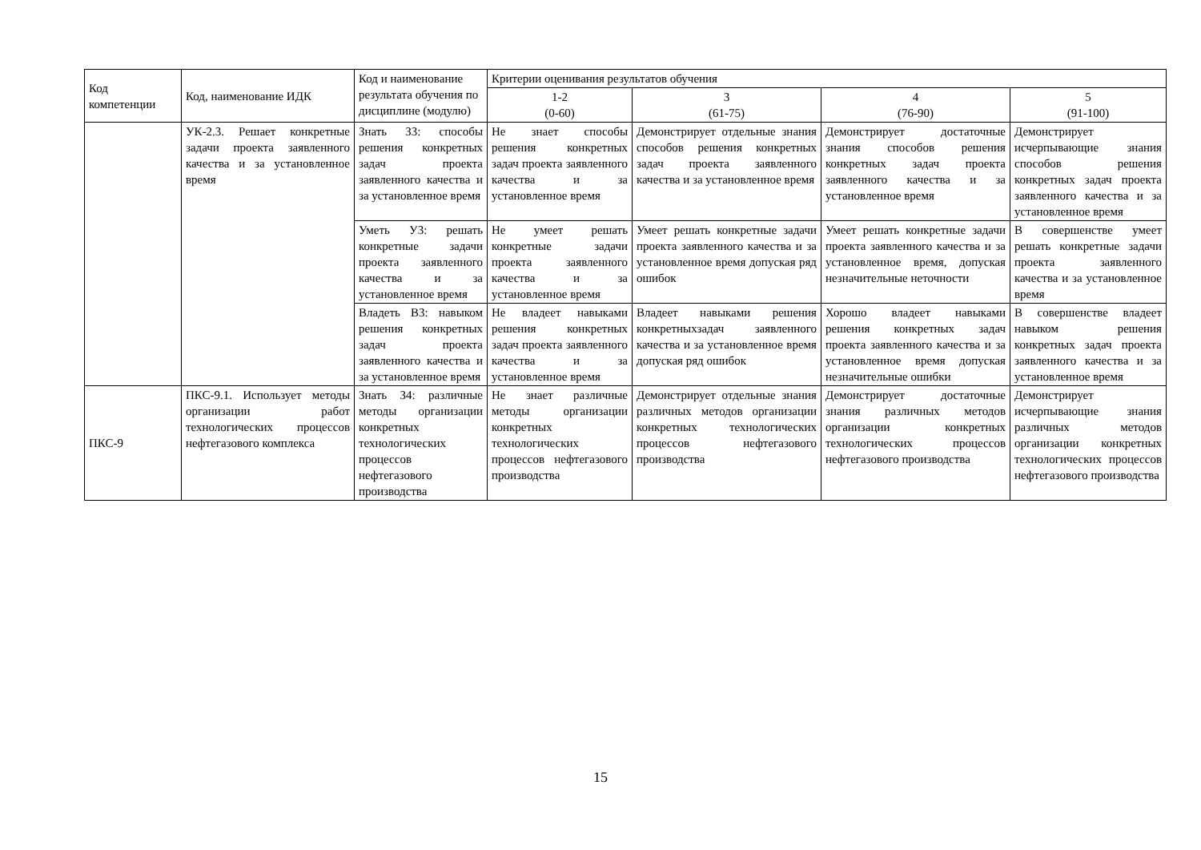| Код компетенции | Код, наименование ИДК | Код и наименование результата обучения по дисциплине (модулю) | Критерии оценивания результатов обучения | | | |
| --- | --- | --- | --- | --- | --- | --- |
| | | | 1-2 (0-60) | 3 (61-75) | 4 (76-90) | 5 (91-100) |
| | УК-2.3. Решает конкретные задачи проекта заявленного качества и за установленное время | Знать З3: способы решения конкретных задач проекта заявленного качества и за установленное время | Не знает способы решения конкретных задач проекта заявленного качества и за установленное время | Демонстрирует отдельные знания способов решения конкретных задач проекта заявленного качества и за установленное время | Демонстрирует достаточные знания способов решения конкретных задач проекта заявленного качества и за установленное время | Демонстрирует исчерпывающие знания способов решения конкретных задач проекта заявленного качества и за установленное время |
| | | Уметь У3: решать конкретные задачи проекта заявленного качества и за установленное время | Не умеет решать конкретные задачи проекта заявленного качества и за установленное время | Умеет решать конкретные задачи проекта заявленного качества и за установленное время допуская ряд ошибок | Умеет решать конкретные задачи проекта заявленного качества и за установленное время, допуская незначительные неточности | В совершенстве умеет решать конкретные задачи проекта заявленного качества и за установленное время |
| | | Владеть В3: навыком решения конкретных задач проекта заявленного качества и за установленное время | Не владеет навыками решения конкретных задач проекта заявленного качества и за установленное время | Владеет навыками решения конкретныхзадач заявленного качества и за установленное время допуская ряд ошибок | Хорошо владеет навыками решения конкретных задач проекта заявленного качества и за установленное время допуская незначительные ошибки | В совершенстве владеет навыком решения конкретных задач проекта заявленного качества и за установленное время |
| ПКС-9 | ПКС-9.1. Использует методы организации работ технологических процессов нефтегазового комплекса | Знать З4: различные методы организации конкретных технологических процессов нефтегазового производства | Не знает различные методы организации конкретных технологических процессов нефтегазового производства | Демонстрирует отдельные знания различных методов организации конкретных технологических процессов нефтегазового производства | Демонстрирует достаточные знания различных методов организации конкретных технологических процессов нефтегазового производства | Демонстрирует исчерпывающие знания различных методов организации конкретных технологических процессов нефтегазового производства |
15